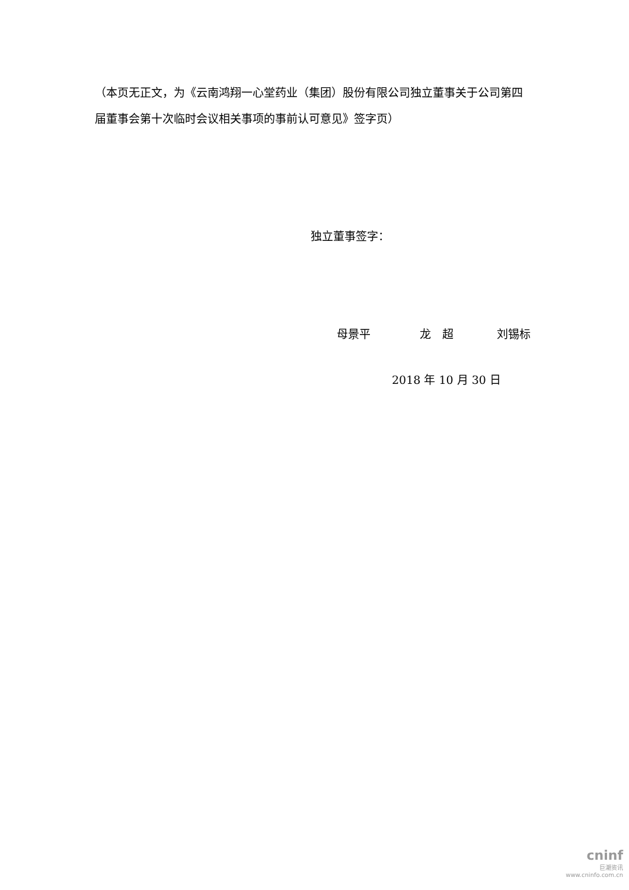（本页无正文，为《云南鸿翔一心堂药业（集团）股份有限公司独立董事关于公司第四届董事会第十次临时会议相关事项的事前认可意见》签字页）
独立董事签字：
母景平 龙　超 刘锡标
2018 年 10 月 30 日
cninf
巨潮资讯
www.cninfo.com.cn